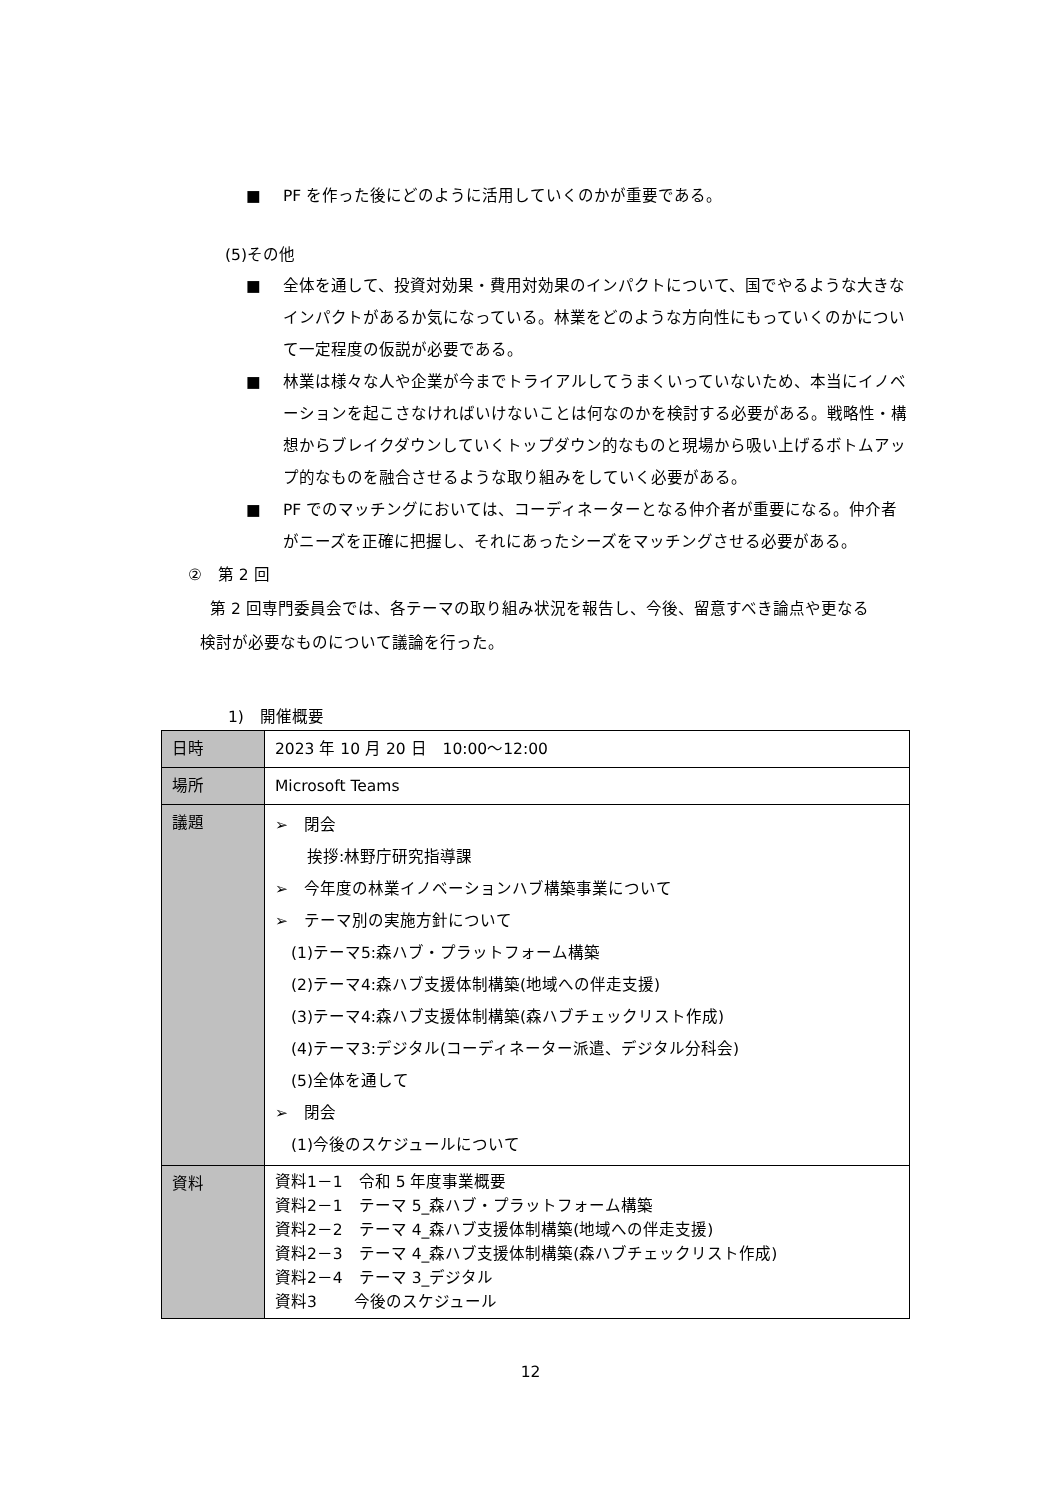■ PF を作った後にどのように活用していくのかが重要である。
(5)その他
■ 全体を通して、投資対効果・費用対効果のインパクトについて、国でやるような大きなインパクトがあるか気になっている。林業をどのような方向性にもっていくのかについて一定程度の仮説が必要である。
■ 林業は様々な人や企業が今までトライアルしてうまくいっていないため、本当にイノベーションを起こさなければいけないことは何なのかを検討する必要がある。戦略性・構想からブレイクダウンしていくトップダウン的なものと現場から吸い上げるボトムアップ的なものを融合させるような取り組みをしていく必要がある。
■ PF でのマッチングにおいては、コーディネーターとなる仲介者が重要になる。仲介者がニーズを正確に把握し、それにあったシーズをマッチングさせる必要がある。
②　第 2 回
第 2 回専門委員会では、各テーマの取り組み状況を報告し、今後、留意すべき論点や更なる検討が必要なものについて議論を行った。
1)　開催概要
| 日時 | 2023 年 10 月 20 日 10:00～12:00 |
| 場所 | Microsoft Teams |
| 議題 | ➢ 閉会 挨拶:林野庁研究指導課 ➢ 今年度の林業イノベーションハブ構築事業について ➢ テーマ別の実施方針について (1)テーマ5:森ハブ・プラットフォーム構築 (2)テーマ4:森ハブ支援体制構築(地域への伴走支援) (3)テーマ4:森ハブ支援体制構築(森ハブチェックリスト作成) (4)テーマ3:デジタル(コーディネーター派遣、デジタル分科会) (5)全体を通して ➢ 閉会 (1)今後のスケジュールについて |
| 資料 | 資料1－1 令和 5 年度事業概要 資料2－1 テーマ 5_森ハブ・プラットフォーム構築 資料2－2 テーマ 4_森ハブ支援体制構築(地域への伴走支援) 資料2－3 テーマ 4_森ハブ支援体制構築(森ハブチェックリスト作成) 資料2－4 テーマ 3_デジタル 資料3 今後のスケジュール |
12